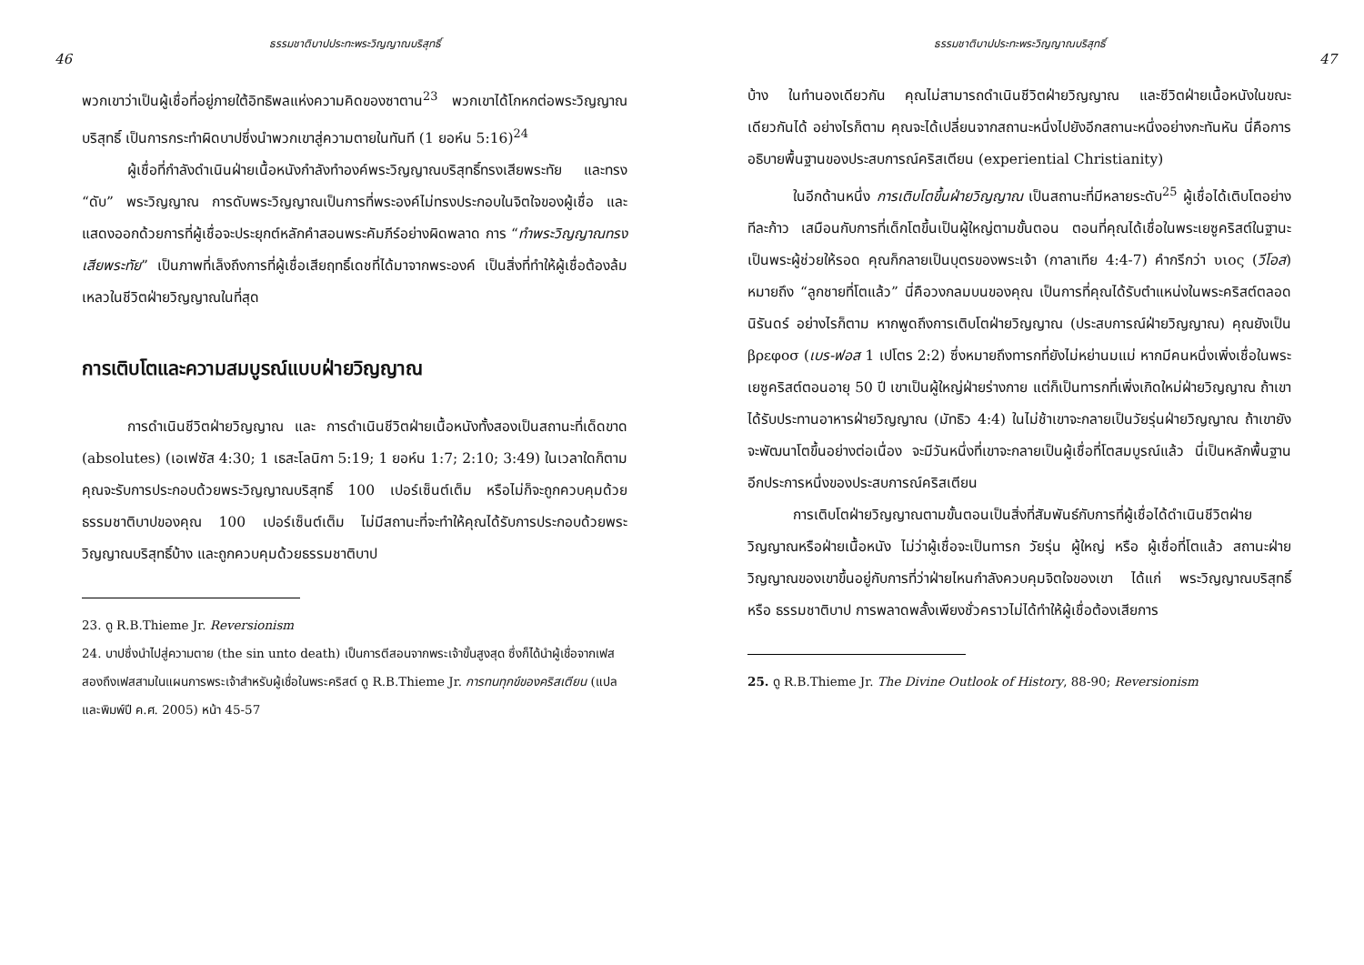ธรรมชาติบาปประทะพระวิญญาณบริสุทธิ์
46
พวกเขาว่าเป็นผู้เชื่อที่อยู่ภายใต้อิทธิพลแห่งความคิดของซาตาน<sup>23</sup> พวกเขาได้โกหกต่อพระวิญญาณบริสุทธิ์ เป็นการกระทำผิดบาปซึ่งนำพวกเขาสู่ความตายในทันที (1 ยอห์น 5:16)<sup>24</sup>
ผู้เชื่อที่กำลังดำเนินฝ่ายเนื้อหนังกำลังทำองค์พระวิญญาณบริสุทธิ์ทรงเสียพระทัย และทรง “ดับ” พระวิญญาณ การดับพระวิญญาณเป็นการที่พระองค์ไม่ทรงประกอบในจิตใจของผู้เชื่อ และแสดงออกด้วยการที่ผู้เชื่อจะประยุกต์หลักคำสอนพระคัมภีร์อย่างผิดพลาด การ “ทำพระวิญญาณทรงเสียพระทัย” เป็นภาพที่เล็งถึงการที่ผู้เชื่อเสียฤทธิ์เดชที่ได้มาจากพระองค์ เป็นสิ่งที่ทำให้ผู้เชื่อต้องล้มเหลวในชีวิตฝ่ายวิญญาณในที่สุด
การเติบโตและความสมบูรณ์แบบฝ่ายวิญญาณ
การดำเนินชีวิตฝ่ายวิญญาณ และ การดำเนินชีวิตฝ่ายเนื้อหนังทั้งสองเป็นสถานะที่เด็ดขาด (absolutes) (เอเฟซัส 4:30; 1 เธสะโลนิกา 5:19; 1 ยอห์น 1:7; 2:10; 3:49) ในเวลาใดก็ตาม คุณจะรับการประกอบด้วยพระวิญญาณบริสุทธิ์ 100 เปอร์เซ็นต์เต็ม หรือไม่ก็จะถูกควบคุมด้วยธรรมชาติบาปของคุณ 100 เปอร์เซ็นต์เต็ม ไม่มีสถานะที่จะทำให้คุณได้รับการประกอบด้วยพระวิญญาณบริสุทธิ์บ้าง และถูกควบคุมด้วยธรรมชาติบาป
23. ดู R.B.Thieme Jr. Reversionism
24. บาปซึ่งนำไปสู่ความตาย (the sin unto death) เป็นการตีสอนจากพระเจ้าขั้นสูงสุด ซึ่งก็ได้นำผู้เชื่อจากเฟสสองถึงเฟสสามในแผนการพระเจ้าสำหรับผู้เชื่อในพระคริสต์ ดู R.B.Thieme Jr. การทนทุกข์ของคริสเตียน (แปลและพิมพ์ปี ค.ศ. 2005) หน้า 45-57
ธรรมชาติบาปประทะพระวิญญาณบริสุทธิ์
47
บ้าง ในทำนองเดียวกัน คุณไม่สามารถดำเนินชีวิตฝ่ายวิญญาณ และชีวิตฝ่ายเนื้อหนังในขณะเดียวกันได้ อย่างไรก็ตาม คุณจะได้เปลี่ยนจากสถานะหนึ่งไปยังอีกสถานะหนึ่งอย่างกะทันหัน นี่คือการอธิบายพื้นฐานของประสบการณ์คริสเตียน (experiential Christianity)
ในอีกด้านหนึ่ง การเติบโตขึ้นฝ่ายวิญญาณ เป็นสถานะที่มีหลายระดับ<sup>25</sup> ผู้เชื่อได้เติบโตอย่างทีละก้าว เสมือนกับการที่เด็กโตขึ้นเป็นผู้ใหญ่ตามขั้นตอน ตอนที่คุณได้เชื่อในพระเยซูคริสต์ในฐานะเป็นพระผู้ช่วยให้รอด คุณก็กลายเป็นบุตรของพระเจ้า (กาลาเทีย 4:4-7) คำกรีกว่า υιος (วีโอส) หมายถึง “ลูกชายที่โตแล้ว” นี่คือวงกลมบนของคุณ เป็นการที่คุณได้รับตำแหน่งในพระคริสต์ตลอดนิรันดร์ อย่างไรก็ตาม หากพูดถึงการเติบโตฝ่ายวิญญาณ (ประสบการณ์ฝ่ายวิญญาณ) คุณยังเป็น βρεφοσ (เบร-ฟอส 1 เปโตร 2:2) ซึ่งหมายถึงทารกที่ยังไม่หย่านมแม่ หากมีคนหนึ่งเพิ่งเชื่อในพระเยซูคริสต์ตอนอายุ 50 ปี เขาเป็นผู้ใหญ่ฝ่ายร่างกาย แต่ก็เป็นทารกที่เพิ่งเกิดใหม่ฝ่ายวิญญาณ ถ้าเขาได้รับประทานอาหารฝ่ายวิญญาณ (มัทธิว 4:4) ในไม่ช้าเขาจะกลายเป็นวัยรุ่นฝ่ายวิญญาณ ถ้าเขายังจะพัฒนาโตขึ้นอย่างต่อเนื่อง จะมีวันหนึ่งที่เขาจะกลายเป็นผู้เชื่อที่โตสมบูรณ์แล้ว นี่เป็นหลักพื้นฐานอีกประการหนึ่งของประสบการณ์คริสเตียน
การเติบโตฝ่ายวิญญาณตามขั้นตอนเป็นสิ่งที่สัมพันธ์กับการที่ผู้เชื่อได้ดำเนินชีวิตฝ่ายวิญญาณหรือฝ่ายเนื้อหนัง ไม่ว่าผู้เชื่อจะเป็นทารก วัยรุ่น ผู้ใหญ่ หรือ ผู้เชื่อที่โตแล้ว สถานะฝ่ายวิญญาณของเขาขึ้นอยู่กับการที่ว่าฝ่ายไหนกำลังควบคุมจิตใจของเขา ได้แก่ พระวิญญาณบริสุทธิ์ หรือ ธรรมชาติบาป การพลาดพลั้งเพียงชั่วคราวไม่ได้ทำให้ผู้เชื่อต้องเสียการ
25. ดู R.B.Thieme Jr. The Divine Outlook of History, 88-90; Reversionism